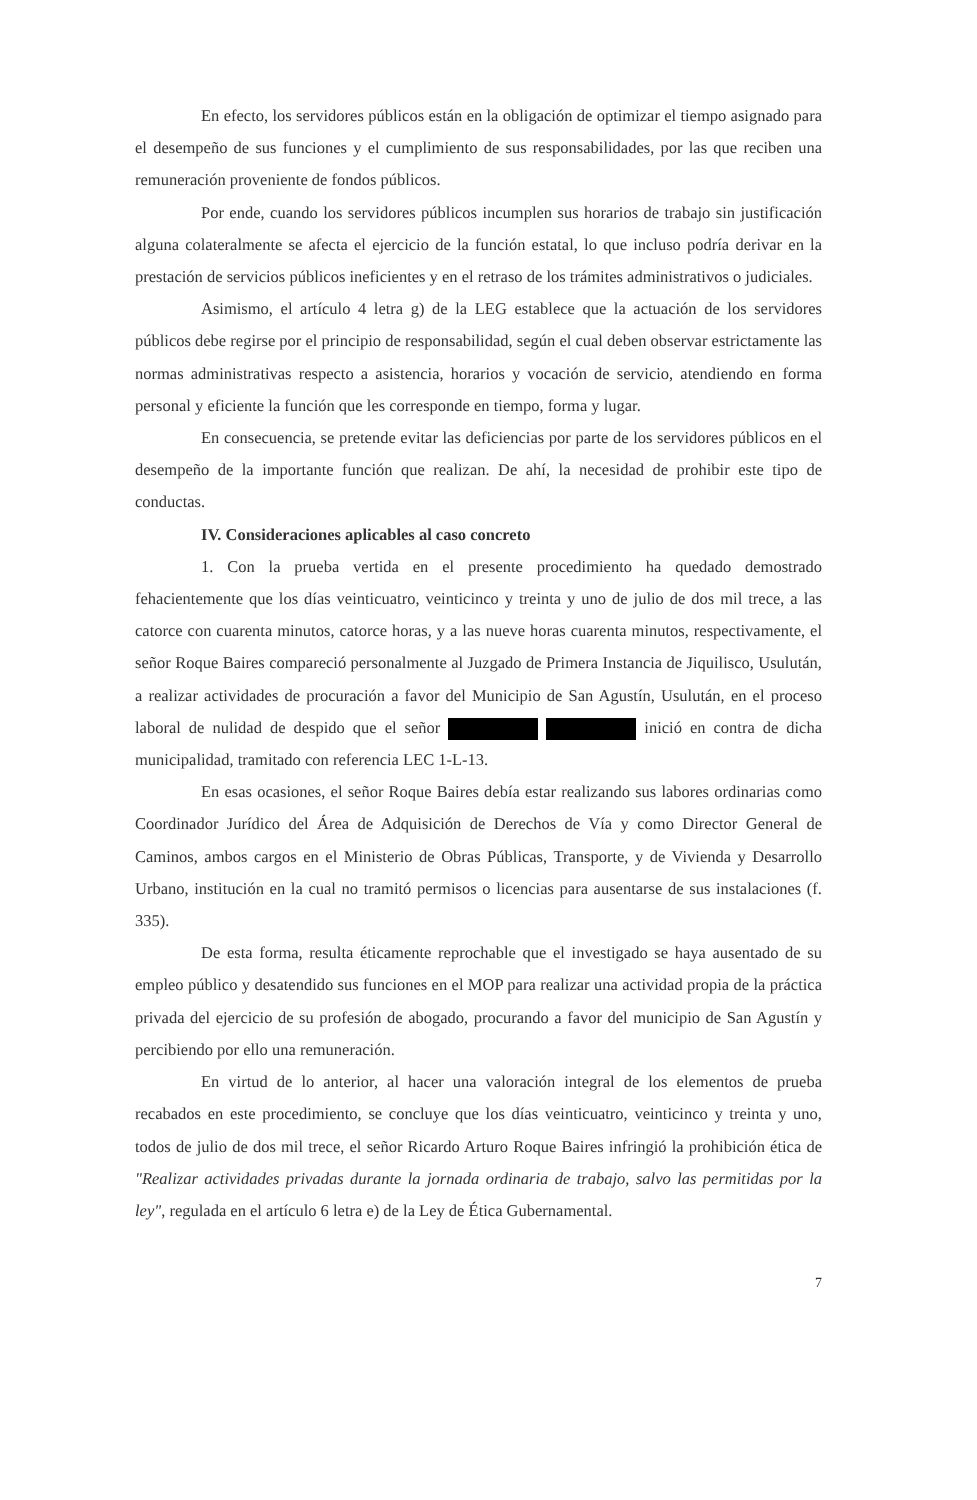En efecto, los servidores públicos están en la obligación de optimizar el tiempo asignado para el desempeño de sus funciones y el cumplimiento de sus responsabilidades, por las que reciben una remuneración proveniente de fondos públicos.
Por ende, cuando los servidores públicos incumplen sus horarios de trabajo sin justificación alguna colateralmente se afecta el ejercicio de la función estatal, lo que incluso podría derivar en la prestación de servicios públicos ineficientes y en el retraso de los trámites administrativos o judiciales.
Asimismo, el artículo 4 letra g) de la LEG establece que la actuación de los servidores públicos debe regirse por el principio de responsabilidad, según el cual deben observar estrictamente las normas administrativas respecto a asistencia, horarios y vocación de servicio, atendiendo en forma personal y eficiente la función que les corresponde en tiempo, forma y lugar.
En consecuencia, se pretende evitar las deficiencias por parte de los servidores públicos en el desempeño de la importante función que realizan. De ahí, la necesidad de prohibir este tipo de conductas.
IV. Consideraciones aplicables al caso concreto
1. Con la prueba vertida en el presente procedimiento ha quedado demostrado fehacientemente que los días veinticuatro, veinticinco y treinta y uno de julio de dos mil trece, a las catorce con cuarenta minutos, catorce horas, y a las nueve horas cuarenta minutos, respectivamente, el señor Roque Baires compareció personalmente al Juzgado de Primera Instancia de Jiquilisco, Usulután, a realizar actividades de procuración a favor del Municipio de San Agustín, Usulután, en el proceso laboral de nulidad de despido que el señor inició en contra de dicha municipalidad, tramitado con referencia LEC 1-L-13.
En esas ocasiones, el señor Roque Baires debía estar realizando sus labores ordinarias como Coordinador Jurídico del Área de Adquisición de Derechos de Vía y como Director General de Caminos, ambos cargos en el Ministerio de Obras Públicas, Transporte, y de Vivienda y Desarrollo Urbano, institución en la cual no tramitó permisos o licencias para ausentarse de sus instalaciones (f. 335).
De esta forma, resulta éticamente reprochable que el investigado se haya ausentado de su empleo público y desatendido sus funciones en el MOP para realizar una actividad propia de la práctica privada del ejercicio de su profesión de abogado, procurando a favor del municipio de San Agustín y percibiendo por ello una remuneración.
En virtud de lo anterior, al hacer una valoración integral de los elementos de prueba recabados en este procedimiento, se concluye que los días veinticuatro, veinticinco y treinta y uno, todos de julio de dos mil trece, el señor Ricardo Arturo Roque Baires infringió la prohibición ética de "Realizar actividades privadas durante la jornada ordinaria de trabajo, salvo las permitidas por la ley", regulada en el artículo 6 letra e) de la Ley de Ética Gubernamental.
7